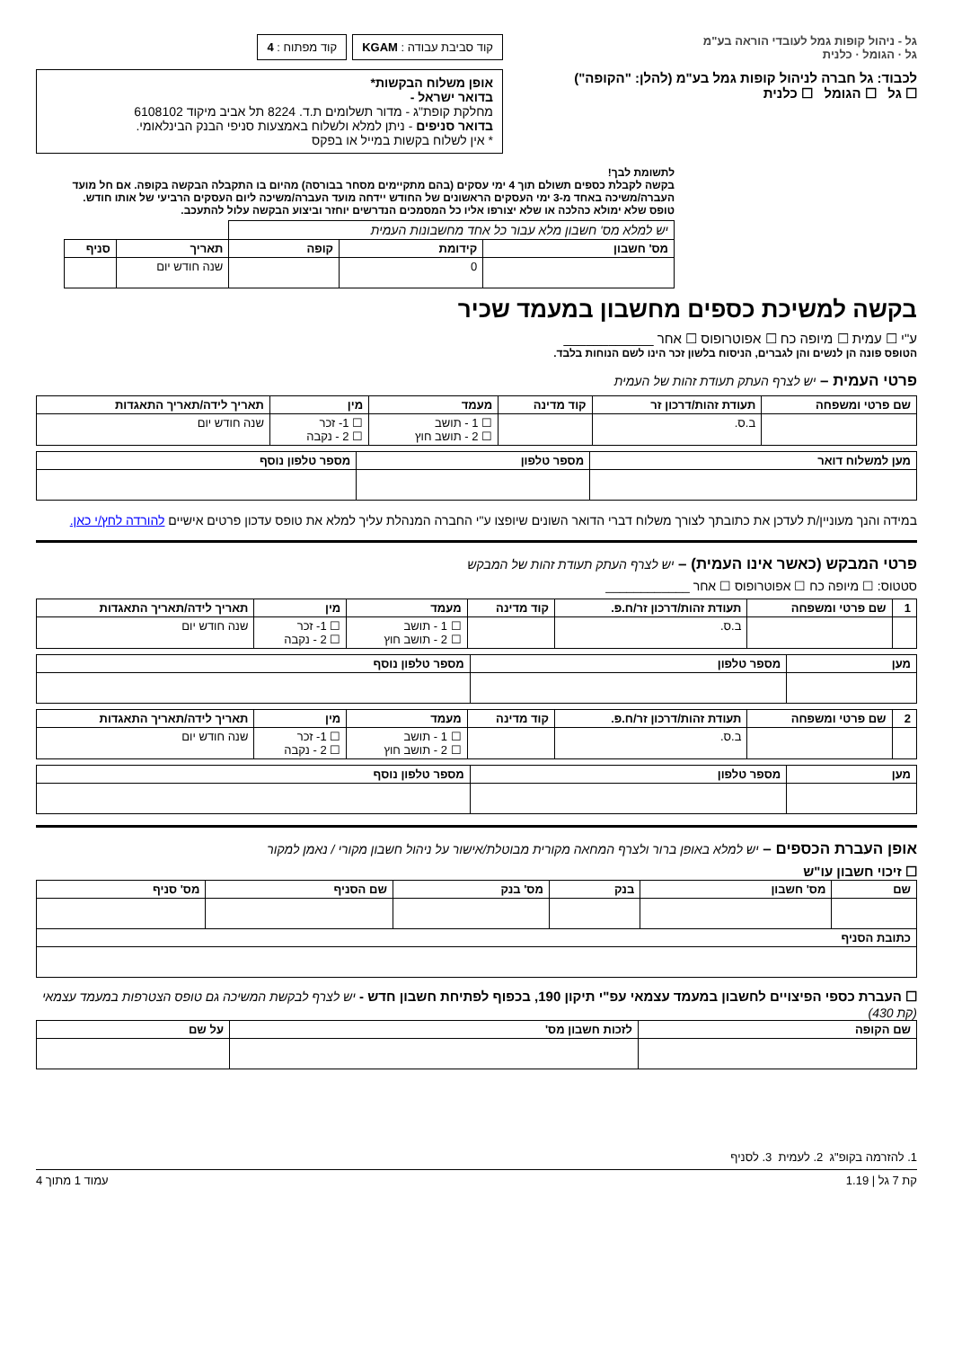גל - ניהול קופות גמל לעובדי הוראה בע"מ
גל · הגומל · כלנית
לכבוד: גל חברה לניהול קופות גמל בע"מ (להלן: "הקופה")
☐ גל ☐ הגומל ☐ כלנית
קוד סביבת עבודה : KGAM קוד מפתוח : 4
אופן משלוח הבקשות*
בדואר ישראל -
מחלקת קופת"ג - מדור תשלומים ת.ד. 8224 תל אביב מיקוד 6108102
בדואר סניפים - ניתן למלא ולשלוח באמצעות סניפי הבנק הבינלאומי.
* אין לשלוח בקשות במייל או בפקס
לתשומת לבך!
בקשה לקבלת כספים תשולם תוך 4 ימי עסקים (בהם מתקיימים מסחר בבורסה) מהיום בו התקבלה הבקשה בקופה. אם חל מועד העברה/משיכה באחד מ-3 ימי העסקים הראשונים של החודש יידחה מועד העברה/משיכה ליום העסקים הרביעי של אותו חודש.
טופס שלא ימולא כהלכה או שלא יצורפו אליו כל המסמכים הנדרשים יוחזר וביצוע הבקשה עלול להתעכב.
| יש למלא מס' חשבון מלא עבור כל אחד מחשבונות העמית | | | | |
| מס' חשבון | קידומת | קופה | תאריך | סניף |
| | 0 | | שנה חודש יום | |
בקשה למשיכת כספים מחשבון במעמד שכיר
ע"י ☐ עמית ☐ מיופה כח ☐ אפוטרופוס ☐ אחר ____________
הטופס פונה הן לנשים והן לגברים, הניסוח בלשון זכר הינו לשם הנוחות בלבד.
פרטי העמית – יש לצרף העתק תעודת זהות של העמית
| שם פרטי ומשפחה | תעודת זהות/דרכון זר | קוד מדינה | מעמד | מין | תאריך לידה/תאריך התאגדות |
| --- | --- | --- | --- | --- | --- |
| | ב.ס. | | ☐ 1 - תושב ☐ 2 - תושב חוץ | ☐ 1- זכר ☐ 2 - נקבה | שנה חודש יום |
| מען למשלוח דואר | מספר טלפון | מספר טלפון נוסף |
| --- | --- | --- |
במידה והנך מעוניין/ת לעדכן את כתובתך לצורך משלוח דברי הדואר השונים שיופצו ע"י החברה המנהלת עליך למלא את טופס עדכון פרטים אישיים להורדה לחץ/י כאן.
פרטי המבקש (כאשר אינו העמית) – יש לצרף העתק תעודת זהות של המבקש
סטטוס: ☐ מיופה כח ☐ אפוטרופוס ☐ אחר ____________
| 1 | שם פרטי ומשפחה | תעודת זהות/דרכון זר/ח.פ. | קוד מדינה | מעמד | מין | תאריך לידה/תאריך התאגדות |
| --- | --- | --- | --- | --- | --- | --- |
| | | ב.ס. | | ☐ 1 - תושב ☐ 2 - תושב חוץ | ☐ 1- זכר ☐ 2 - נקבה | שנה חודש יום |
| מען | מספר טלפון | מספר טלפון נוסף |
| --- | --- | --- |
| 2 | שם פרטי ומשפחה | תעודת זהות/דרכון זר/ח.פ. | קוד מדינה | מעמד | מין | תאריך לידה/תאריך התאגדות |
| --- | --- | --- | --- | --- | --- | --- |
| | | ב.ס. | | ☐ 1 - תושב ☐ 2 - תושב חוץ | ☐ 1- זכר ☐ 2 - נקבה | שנה חודש יום |
| מען | מספר טלפון | מספר טלפון נוסף |
| --- | --- | --- |
אופן העברת הכספים – יש למלא באופן ברור ולצרף המחאה מקורית מבוטלת/אישור על ניהול חשבון מקורי / נאמן למקור
☐ זיכוי חשבון עו"ש
| שם | מס' חשבון | בנק | מס' בנק | שם הסניף | מס' סניף |
| --- | --- | --- | --- | --- | --- |
| כתובת הסניף | | | | | |
☐ העברת כספי הפיצויים לחשבון במעמד עצמאי עפ"י תיקון 190, בכפוף לפתיחת חשבון חדש - יש לצרף לבקשת המשיכה גם טופס הצטרפות במעמד עצמאי (קת 430)
| שם הקופה | לזכות חשבון מס' | על שם |
| --- | --- | --- |
1. להזרמה בקופ"ג 2. לעמית 3. לסניף
קת 7 גל | 1.19 עמוד 1 מתוך 4